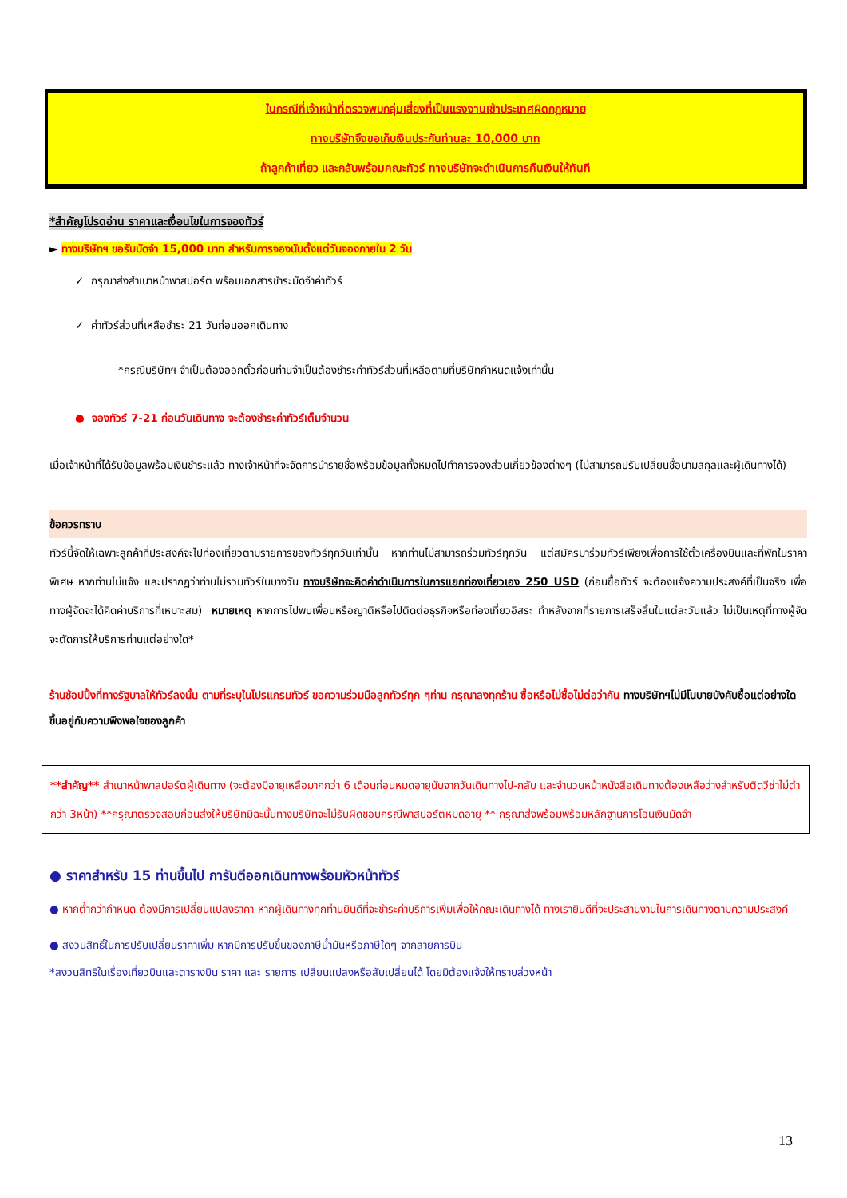ในกรณีที่เจ้าหน้าที่ตรวจพบกลุ่มเสี่ยงที่เป็นแรงงานเข้าประเทศผิดกฎหมาย
ทางบริษัทจึงขอเก็บเงินประกันท่านละ 10,000 บาท
ถ้าลูกค้าเที่ยว และกลับพร้อมคณะทัวร์ ทางบริษัทจะดำเนินการคืนเงินให้ทันที
*สำคัญโปรดอ่าน ราคาและเงื่อนไขในการจองทัวร์
► ทางบริษัทฯ ขอรับมัดจำ 15,000 บาท สำหรับการจองนับตั้งแต่วันจองภายใน 2 วัน
✓ กรุณาส่งสำเนาหน้าพาสปอร์ต พร้อมเอกสารชำระมัดจำค่าทัวร์
✓ ค่าทัวร์ส่วนที่เหลือชำระ 21 วันก่อนออกเดินทาง
*กรณีบริษัทฯ จำเป็นต้องออกตั๋วก่อนท่านจำเป็นต้องชำระค่าทัวร์ส่วนที่เหลือตามที่บริษัทกำหนดแจ้งเท่านั้น
● จองทัวร์ 7-21 ก่อนวันเดินทาง จะต้องชำระค่าทัวร์เต็มจำนวน
เมื่อเจ้าหน้าที่ได้รับข้อมูลพร้อมเงินชำระแล้ว ทางเจ้าหน้าที่จะจัดการนำรายชื่อพร้อมข้อมูลทั้งหมดไปทำการจองส่วนเกี่ยวข้องต่างๆ (ไม่สามารถปรับเปลี่ยนชื่อนามสกุลและผู้เดินทางได้)
ข้อควรทราบ
ทัวร์นี้จัดให้เฉพาะลูกค้าที่ประสงค์จะไปท่องเที่ยวตามรายการของทัวร์ทุกวันเท่านั้น หากท่านไม่สามารถร่วมทัวร์ทุกวัน แต่สมัครมาร่วมทัวร์เพียงเพื่อการใช้ตั๋วเครื่องบินและที่พักในราคาพิเศษ หากท่านไม่แจ้ง และปรากฏว่าท่านไม่รวมทัวร์ในบางวัน ทางบริษัทจะคิดค่าดำเนินการในการแยกท่องเที่ยวเอง 250 USD (ก่อนซื้อทัวร์ จะต้องแจ้งความประสงค์ที่เป็นจริง เพื่อทางผู้จัดจะได้คิดค่าบริการที่เหมาะสม) หมายเหตุ หากการไปพบเพื่อนหรือญาติหรือไปติดต่อธุรกิจหรือท่องเที่ยวอิสระ ทำหลังจากที่รายการเสร็จสิ้นในแต่ละวันแล้ว ไม่เป็นเหตุที่ทางผู้จัด จะตัดการให้บริการท่านแต่อย่างใด*
ร้านช้อปปิ้งที่ทางรัฐบาลให้ทัวร์ลงนั้น ตามที่ระบุในโปรแกรมทัวร์ ขอความร่วมมือลูกทัวร์ทุก ๆท่าน กรุณาลงทุกร้าน ซื้อหรือไม่ซื้อไม่ต่อว่ากัน ทางบริษัทฯไม่มีโนบายบังคับซื้อแต่อย่างใด ขึ้นอยู่กับความพึงพอใจของลูกค้า
**สำคัญ** สำเนาหน้าพาสปอร์ตผู้เดินทาง (จะต้องมีอายุเหลือมากกว่า 6 เดือนก่อนหมดอายุนับจากวันเดินทางไป-กลับ และจำนวนหน้าหนังสือเดินทางต้องเหลือว่างสำหรับติดวีซ่าไม่ต่ำกว่า 3หน้า) **กรุณาตรวจสอบก่อนส่งให้บริษัทมิฉะนั้นทางบริษัทจะไม่รับผิดชอบกรณีพาสปอร์ตหมดอายุ ** กรุณาส่งพร้อมพร้อมหลักฐานการโอนเงินมัดจำ
● ราคาสำหรับ 15 ท่านขึ้นไป การันตีออกเดินทางพร้อมหัวหน้าทัวร์
● หากต่ำกว่ากำหนด ต้องมีการเปลี่ยนแปลงราคา หากผู้เดินทางทุกท่านยินดีที่จะชำระค่าบริการเพิ่มเพื่อให้คณะเดินทางได้ ทางเรายินดีที่จะประสานงานในการเดินทางตามความประสงค์
● สงวนสิทธิ์ในการปรับเปลี่ยนราคาเพิ่ม หากมีการปรับขึ้นของภาษีน้ำมันหรือภาษีใดๆ จากสายการบิน
*สงวนสิทธิในเรื่องเที่ยวบินและตารางบิน ราคา และ รายการ เปลี่ยนแปลงหรือสับเปลี่ยนได้ โดยมิต้องแจ้งให้ทราบล่วงหน้า
13